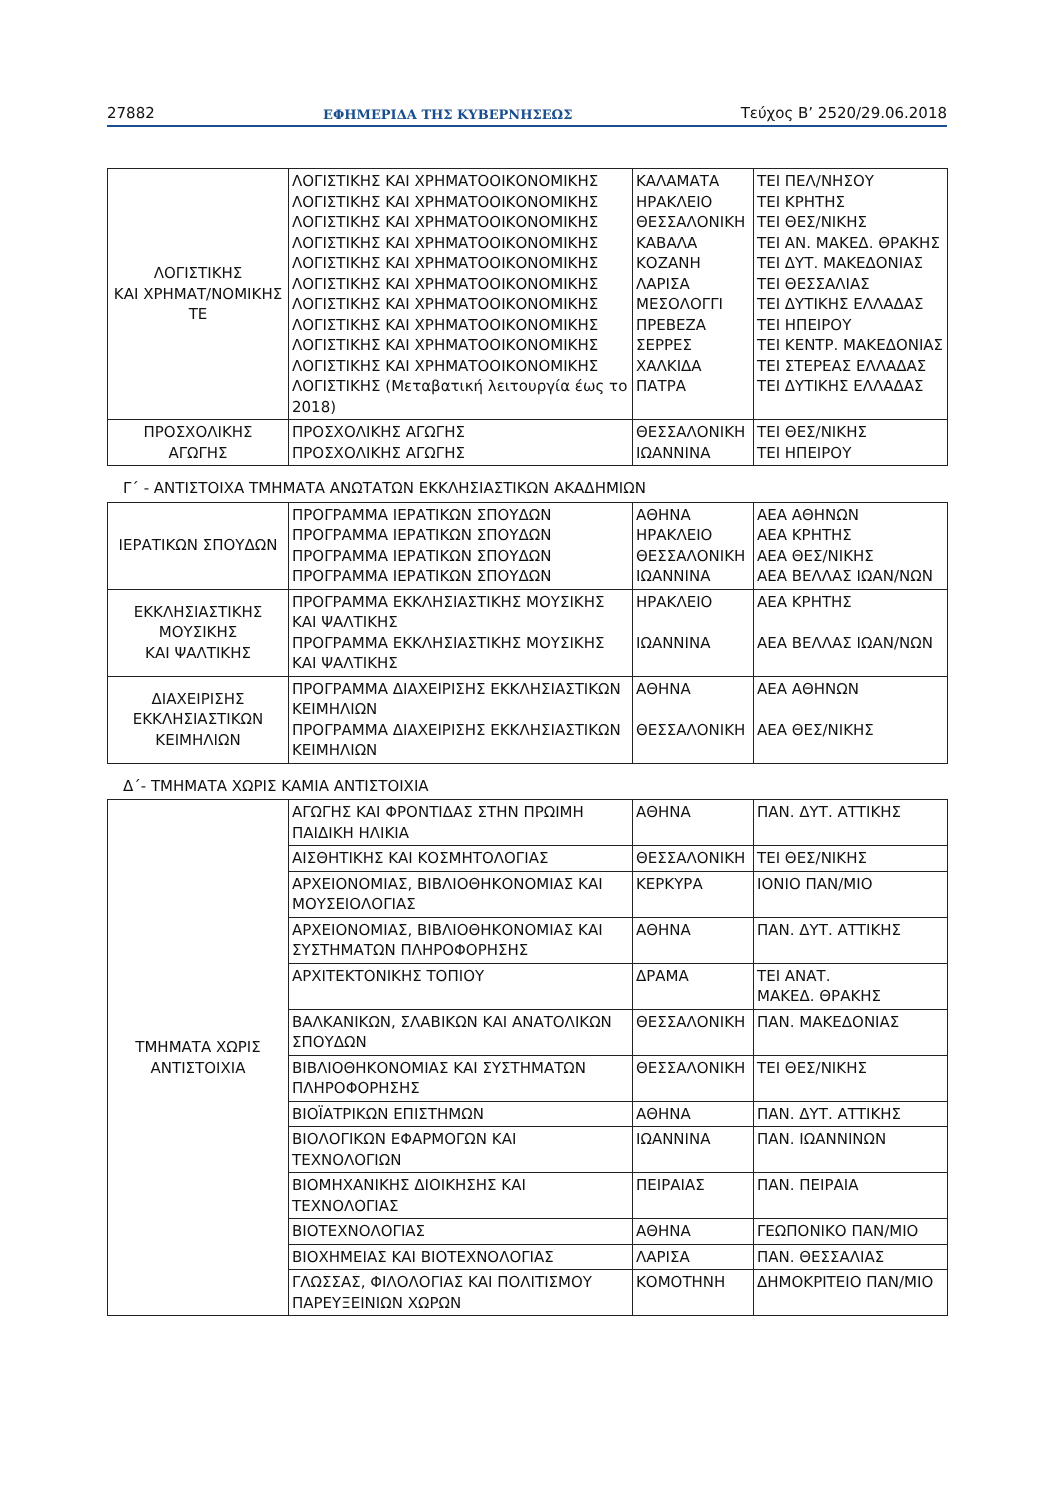27882 ΕΦΗΜΕΡΙΔΑ ΤΗΣ ΚΥΒΕΡΝΗΣΕΩΣ Τεύχος Β’ 2520/29.06.2018
| ΛΟΓΙΣΤΙΚΗΣ ΚΑΙ ΧΡΗΜΑΤ/ΝΟΜΙΚΗΣ ΤΕ | ΛΟΓΙΣΤΙΚΗΣ ΚΑΙ ΧΡΗΜΑΤΟΟΙΚΟΝΟΜΙΚΗΣ ΛΟΓΙΣΤΙΚΗΣ ΚΑΙ ΧΡΗΜΑΤΟΟΙΚΟΝΟΜΙΚΗΣ ΛΟΓΙΣΤΙΚΗΣ ΚΑΙ ΧΡΗΜΑΤΟΟΙΚΟΝΟΜΙΚΗΣ ΛΟΓΙΣΤΙΚΗΣ ΚΑΙ ΧΡΗΜΑΤΟΟΙΚΟΝΟΜΙΚΗΣ ΛΟΓΙΣΤΙΚΗΣ ΚΑΙ ΧΡΗΜΑΤΟΟΙΚΟΝΟΜΙΚΗΣ ΛΟΓΙΣΤΙΚΗΣ ΚΑΙ ΧΡΗΜΑΤΟΟΙΚΟΝΟΜΙΚΗΣ ΛΟΓΙΣΤΙΚΗΣ ΚΑΙ ΧΡΗΜΑΤΟΟΙΚΟΝΟΜΙΚΗΣ ΛΟΓΙΣΤΙΚΗΣ ΚΑΙ ΧΡΗΜΑΤΟΟΙΚΟΝΟΜΙΚΗΣ ΛΟΓΙΣΤΙΚΗΣ ΚΑΙ ΧΡΗΜΑΤΟΟΙΚΟΝΟΜΙΚΗΣ ΛΟΓΙΣΤΙΚΗΣ ΚΑΙ ΧΡΗΜΑΤΟΟΙΚΟΝΟΜΙΚΗΣ ΛΟΓΙΣΤΙΚΗΣ (Μεταβατική λειτουργία έως το 2018) | ΚΑΛΑΜΑΤΑ ΗΡΑΚΛΕΙΟ ΘΕΣΣΑΛΟΝΙΚΗ ΚΑΒΑΛΑ ΚΟΖΑΝΗ ΛΑΡΙΣΑ ΜΕΣΟΛΟΓΓΙ ΠΡΕΒΕΖΑ ΣΕΡΡΕΣ ΧΑΛΚΙΔΑ ΠΑΤΡΑ | ΤΕΙ ΠΕΛ/ΝΗΣΟΥ ΤΕΙ ΚΡΗΤΗΣ ΤΕΙ ΘΕΣ/ΝΙΚΗΣ ΤΕΙ ΑΝ. ΜΑΚΕΔ. ΘΡΑΚΗΣ ΤΕΙ ΔΥΤ. ΜΑΚΕΔΟΝΙΑΣ ΤΕΙ ΘΕΣΣΑΛΙΑΣ ΤΕΙ ΔΥΤΙΚΗΣ ΕΛΛΑΔΑΣ ΤΕΙ ΗΠΕΙΡΟΥ ΤΕΙ ΚΕΝΤΡ. ΜΑΚΕΔΟΝΙΑΣ ΤΕΙ ΣΤΕΡΕΑΣ ΕΛΛΑΔΑΣ ΤΕΙ ΔΥΤΙΚΗΣ ΕΛΛΑΔΑΣ |
| ΠΡΟΣΧΟΛΙΚΗΣ ΑΓΩΓΗΣ | ΠΡΟΣΧΟΛΙΚΗΣ ΑΓΩΓΗΣ ΠΡΟΣΧΟΛΙΚΗΣ ΑΓΩΓΗΣ | ΘΕΣΣΑΛΟΝΙΚΗ ΙΩΑΝΝΙΝΑ | ΤΕΙ ΘΕΣ/ΝΙΚΗΣ ΤΕΙ ΗΠΕΙΡΟΥ |
Γ΄ - ΑΝΤΙΣΤΟΙΧΑ ΤΜΗΜΑΤΑ ΑΝΩΤΑΤΩΝ ΕΚΚΛΗΣΙΑΣΤΙΚΩΝ ΑΚΑΔΗΜΙΩΝ
| ΙΕΡΑΤΙΚΩΝ ΣΠΟΥΔΩΝ | ΠΡΟΓΡΑΜΜΑ ΙΕΡΑΤΙΚΩΝ ΣΠΟΥΔΩΝ ΠΡΟΓΡΑΜΜΑ ΙΕΡΑΤΙΚΩΝ ΣΠΟΥΔΩΝ ΠΡΟΓΡΑΜΜΑ ΙΕΡΑΤΙΚΩΝ ΣΠΟΥΔΩΝ ΠΡΟΓΡΑΜΜΑ ΙΕΡΑΤΙΚΩΝ ΣΠΟΥΔΩΝ | ΑΘΗΝΑ ΗΡΑΚΛΕΙΟ ΘΕΣΣΑΛΟΝΙΚΗ ΙΩΑΝΝΙΝΑ | ΑΕΑ ΑΘΗΝΩΝ ΑΕΑ ΚΡΗΤΗΣ ΑΕΑ ΘΕΣ/ΝΙΚΗΣ ΑΕΑ ΒΕΛΛΑΣ ΙΩΑΝ/ΝΩΝ |
| ΕΚΚΛΗΣΙΑΣΤΙΚΗΣ ΜΟΥΣΙΚΗΣ ΚΑΙ ΨΑΛΤΙΚΗΣ | ΠΡΟΓΡΑΜΜΑ ΕΚΚΛΗΣΙΑΣΤΙΚΗΣ ΜΟΥΣΙΚΗΣ ΚΑΙ ΨΑΛΤΙΚΗΣ ΠΡΟΓΡΑΜΜΑ ΕΚΚΛΗΣΙΑΣΤΙΚΗΣ ΜΟΥΣΙΚΗΣ ΚΑΙ ΨΑΛΤΙΚΗΣ | ΗΡΑΚΛΕΙΟ ΙΩΑΝΝΙΝΑ | ΑΕΑ ΚΡΗΤΗΣ ΑΕΑ ΒΕΛΛΑΣ ΙΩΑΝ/ΝΩΝ |
| ΔΙΑΧΕΙΡΙΣΗΣ ΕΚΚΛΗΣΙΑΣΤΙΚΩΝ ΚΕΙΜΗΛΙΩΝ | ΠΡΟΓΡΑΜΜΑ ΔΙΑΧΕΙΡΙΣΗΣ ΕΚΚΛΗΣΙΑΣΤΙΚΩΝ ΚΕΙΜΗΛΙΩΝ ΠΡΟΓΡΑΜΜΑ ΔΙΑΧΕΙΡΙΣΗΣ ΕΚΚΛΗΣΙΑΣΤΙΚΩΝ ΚΕΙΜΗΛΙΩΝ | ΑΘΗΝΑ ΘΕΣΣΑΛΟΝΙΚΗ | ΑΕΑ ΑΘΗΝΩΝ ΑΕΑ ΘΕΣ/ΝΙΚΗΣ |
Δ΄- ΤΜΗΜΑΤΑ ΧΩΡΙΣ ΚΑΜΙΑ ΑΝΤΙΣΤΟΙΧΙΑ
| ΤΜΗΜΑΤΑ ΧΩΡΙΣ ΑΝΤΙΣΤΟΙΧΙΑ | ΑΓΩΓΗΣ ΚΑΙ ΦΡΟΝΤΙΔΑΣ ΣΤΗΝ ΠΡΩΙΜΗ ΠΑΙΔΙΚΗ ΗΛΙΚΙΑ | ΑΘΗΝΑ | ΠΑΝ. ΔΥΤ. ΑΤΤΙΚΗΣ |
| | ΑΙΣΘΗΤΙΚΗΣ ΚΑΙ ΚΟΣΜΗΤΟΛΟΓΙΑΣ | ΘΕΣΣΑΛΟΝΙΚΗ | ΤΕΙ ΘΕΣ/ΝΙΚΗΣ |
| | ΑΡΧΕΙΟΝΟΜΙΑΣ, ΒΙΒΛΙΟΘΗΚΟΝΟΜΙΑΣ ΚΑΙ ΜΟΥΣΕΙΟΛΟΓΙΑΣ | ΚΕΡΚΥΡΑ | ΙΟΝΙΟ ΠΑΝ/ΜΙΟ |
| | ΑΡΧΕΙΟΝΟΜΙΑΣ, ΒΙΒΛΙΟΘΗΚΟΝΟΜΙΑΣ ΚΑΙ ΣΥΣΤΗΜΑΤΩΝ ΠΛΗΡΟΦΟΡΗΣΗΣ | ΑΘΗΝΑ | ΠΑΝ. ΔΥΤ. ΑΤΤΙΚΗΣ |
| | ΑΡΧΙΤΕΚΤΟΝΙΚΗΣ ΤΟΠΙΟΥ | ΔΡΑΜΑ | ΤΕΙ ΑΝΑΤ. ΜΑΚΕΔ. ΘΡΑΚΗΣ |
| | ΒΑΛΚΑΝΙΚΩΝ, ΣΛΑΒΙΚΩΝ ΚΑΙ ΑΝΑΤΟΛΙΚΩΝ ΣΠΟΥΔΩΝ | ΘΕΣΣΑΛΟΝΙΚΗ | ΠΑΝ. ΜΑΚΕΔΟΝΙΑΣ |
| | ΒΙΒΛΙΟΘΗΚΟΝΟΜΙΑΣ ΚΑΙ ΣΥΣΤΗΜΑΤΩΝ ΠΛΗΡΟΦΟΡΗΣΗΣ | ΘΕΣΣΑΛΟΝΙΚΗ | ΤΕΙ ΘΕΣ/ΝΙΚΗΣ |
| | ΒΙΟΪΑΤΡΙΚΩΝ ΕΠΙΣΤΗΜΩΝ | ΑΘΗΝΑ | ΠΑΝ. ΔΥΤ. ΑΤΤΙΚΗΣ |
| | ΒΙΟΛΟΓΙΚΩΝ ΕΦΑΡΜΟΓΩΝ ΚΑΙ ΤΕΧΝΟΛΟΓΙΩΝ | ΙΩΑΝΝΙΝΑ | ΠΑΝ. ΙΩΑΝΝΙΝΩΝ |
| | ΒΙΟΜΗΧΑΝΙΚΗΣ ΔΙΟΙΚΗΣΗΣ ΚΑΙ ΤΕΧΝΟΛΟΓΙΑΣ | ΠΕΙΡΑΙΑΣ | ΠΑΝ. ΠΕΙΡΑΙΑ |
| | ΒΙΟΤΕΧΝΟΛΟΓΙΑΣ | ΑΘΗΝΑ | ΓΕΩΠΟΝΙΚΟ ΠΑΝ/ΜΙΟ |
| | ΒΙΟΧΗΜΕΙΑΣ ΚΑΙ ΒΙΟΤΕΧΝΟΛΟΓΙΑΣ | ΛΑΡΙΣΑ | ΠΑΝ. ΘΕΣΣΑΛΙΑΣ |
| | ΓΛΩΣΣΑΣ, ΦΙΛΟΛΟΓΙΑΣ ΚΑΙ ΠΟΛΙΤΙΣΜΟΥ ΠΑΡΕΥΞΕΙΝΙΩΝ ΧΩΡΩΝ | ΚΟΜΟΤΗΝΗ | ΔΗΜΟΚΡΙΤΕΙΟ ΠΑΝ/ΜΙΟ |